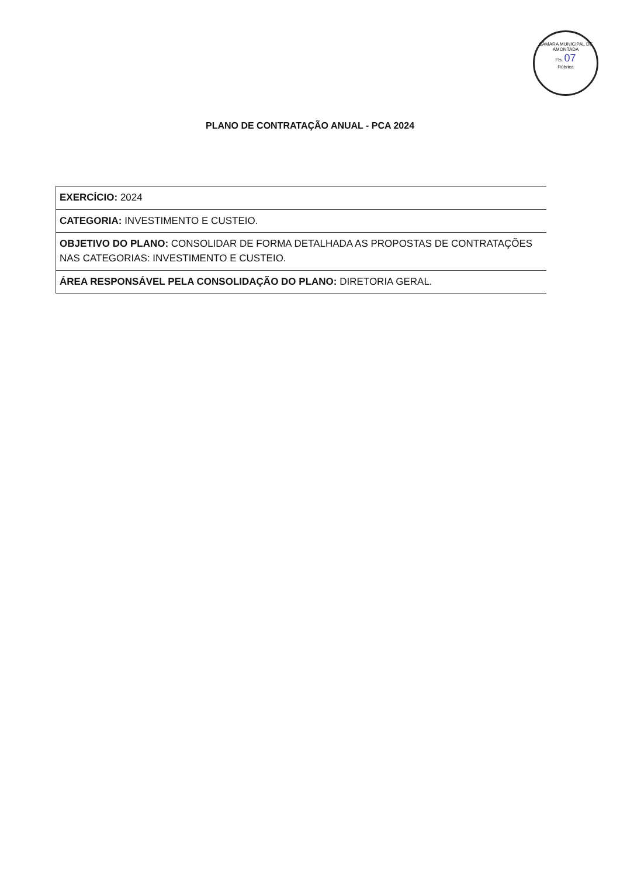CÂMARA MUNICIPAL DE AMONTADA
Fls. 07
Rúbrica
PLANO DE CONTRATAÇÃO ANUAL - PCA 2024
| EXERCÍCIO: 2024 |
| CATEGORIA: INVESTIMENTO E CUSTEIO. |
| OBJETIVO DO PLANO: CONSOLIDAR DE FORMA DETALHADA AS PROPOSTAS DE CONTRATAÇÕES NAS CATEGORIAS: INVESTIMENTO E CUSTEIO. |
| ÁREA RESPONSÁVEL PELA CONSOLIDAÇÃO DO PLANO: DIRETORIA GERAL. |